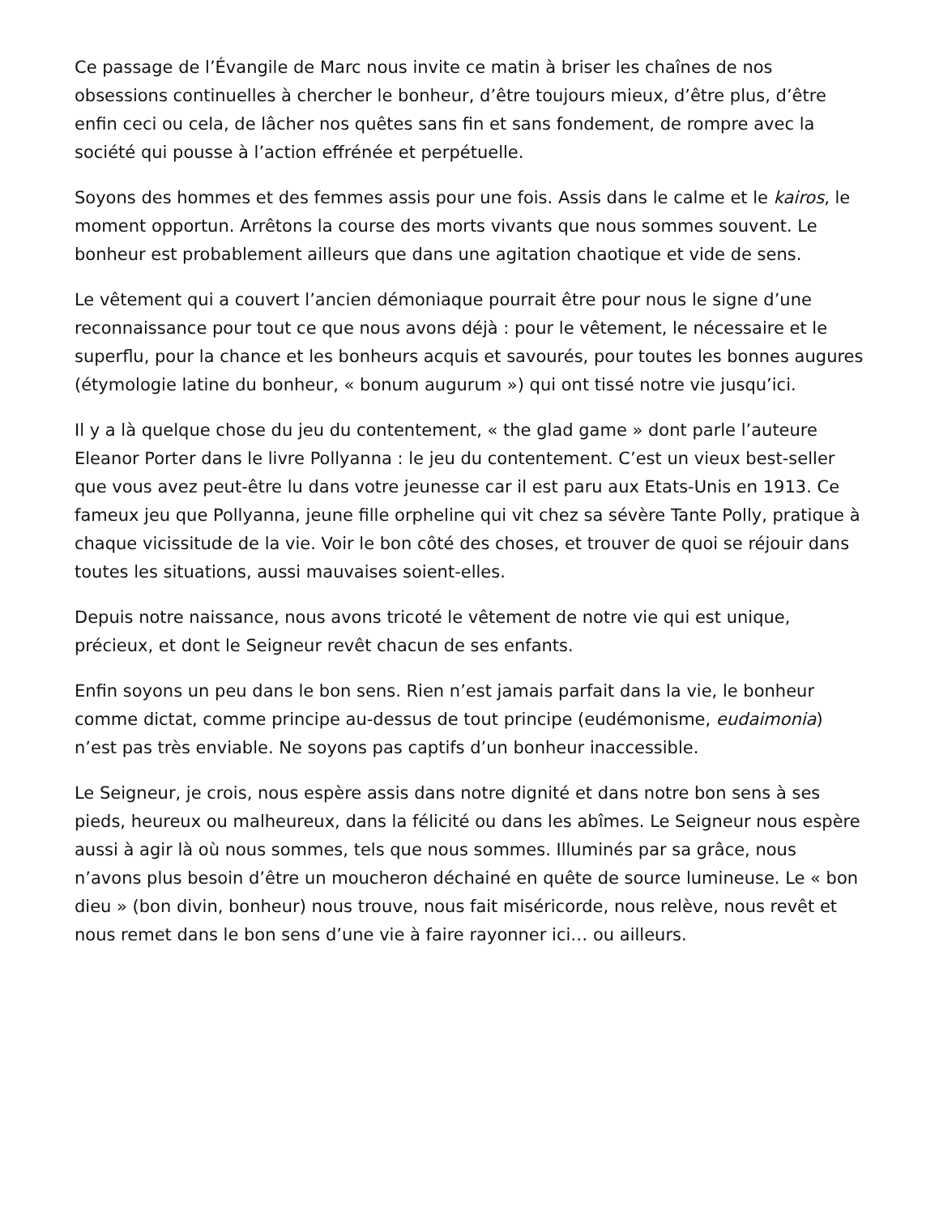Ce passage de l’Évangile de Marc nous invite ce matin à briser les chaînes de nos obsessions continuelles à chercher le bonheur, d’être toujours mieux, d’être plus, d’être enfin ceci ou cela, de lâcher nos quêtes sans fin et sans fondement, de rompre avec la société qui pousse à l’action effrénée et perpétuelle.
Soyons des hommes et des femmes assis pour une fois. Assis dans le calme et le kairos, le moment opportun. Arrêtons la course des morts vivants que nous sommes souvent. Le bonheur est probablement ailleurs que dans une agitation chaotique et vide de sens.
Le vêtement qui a couvert l’ancien démoniaque pourrait être pour nous le signe d’une reconnaissance pour tout ce que nous avons déjà : pour le vêtement, le nécessaire et le superflu, pour la chance et les bonheurs acquis et savourés, pour toutes les bonnes augures (étymologie latine du bonheur, « bonum augurum ») qui ont tissé notre vie jusqu’ici.
Il y a là quelque chose du jeu du contentement, « the glad game » dont parle l’auteure Eleanor Porter dans le livre Pollyanna : le jeu du contentement. C’est un vieux best-seller que vous avez peut-être lu dans votre jeunesse car il est paru aux Etats-Unis en 1913. Ce fameux jeu que Pollyanna, jeune fille orpheline qui vit chez sa sévère Tante Polly, pratique à chaque vicissitude de la vie. Voir le bon côté des choses, et trouver de quoi se réjouir dans toutes les situations, aussi mauvaises soient-elles.
Depuis notre naissance, nous avons tricoté le vêtement de notre vie qui est unique, précieux, et dont le Seigneur revêt chacun de ses enfants.
Enfin soyons un peu dans le bon sens. Rien n’est jamais parfait dans la vie, le bonheur comme dictat, comme principe au-dessus de tout principe (eudémonisme, eudaimonia) n’est pas très enviable. Ne soyons pas captifs d’un bonheur inaccessible.
Le Seigneur, je crois, nous espère assis dans notre dignité et dans notre bon sens à ses pieds, heureux ou malheureux, dans la félicité ou dans les abîmes. Le Seigneur nous espère aussi à agir là où nous sommes, tels que nous sommes. Illuminés par sa grâce, nous n’avons plus besoin d’être un moucheron déchainé en quête de source lumineuse. Le « bon dieu » (bon divin, bonheur) nous trouve, nous fait miséricorde, nous relève, nous revêt et nous remet dans le bon sens d’une vie à faire rayonner ici… ou ailleurs.